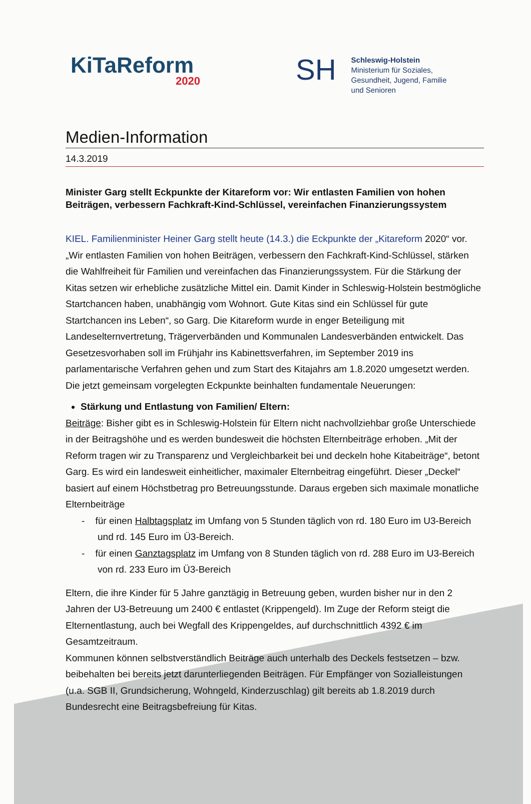KiTaReform
2020
SH
Schleswig-Holstein
Ministerium für Soziales,
Gesundheit, Jugend, Familie
und Senioren
Medien-Information
14.3.2019
Minister Garg stellt Eckpunkte der Kitareform vor: Wir entlasten Familien von hohen Beiträgen, verbessern Fachkraft-Kind-Schlüssel, vereinfachen Finanzierungssystem
KIEL. Familienminister Heiner Garg stellt heute (14.3.) die Eckpunkte der „Kitareform 2020“ vor. „Wir entlasten Familien von hohen Beiträgen, verbessern den Fachkraft-Kind-Schlüssel, stärken die Wahlfreiheit für Familien und vereinfachen das Finanzierungssystem. Für die Stärkung der Kitas setzen wir erhebliche zusätzliche Mittel ein. Damit Kinder in Schleswig-Holstein bestmögliche Startchancen haben, unabhängig vom Wohnort. Gute Kitas sind ein Schlüssel für gute Startchancen ins Leben“, so Garg. Die Kitareform wurde in enger Beteiligung mit Landeselternvertretung, Trägerverbänden und Kommunalen Landesverbänden entwickelt. Das Gesetzesvorhaben soll im Frühjahr ins Kabinettsverfahren, im September 2019 ins parlamentarische Verfahren gehen und zum Start des Kitajahrs am 1.8.2020 umgesetzt werden. Die jetzt gemeinsam vorgelegten Eckpunkte beinhalten fundamentale Neuerungen:
Stärkung und Entlastung von Familien/ Eltern:
Beiträge: Bisher gibt es in Schleswig-Holstein für Eltern nicht nachvollziehbar große Unterschiede in der Beitragshöhe und es werden bundesweit die höchsten Elternbeiträge erhoben. „Mit der Reform tragen wir zu Transparenz und Vergleichbarkeit bei und deckeln hohe Kitabeiträge“, betont Garg. Es wird ein landesweit einheitlicher, maximaler Elternbeitrag eingeführt. Dieser „Deckel“ basiert auf einem Höchstbetrag pro Betreuungsstunde. Daraus ergeben sich maximale monatliche Elternbeiträge
- für einen Halbtagsplatz im Umfang von 5 Stunden täglich von rd. 180 Euro im U3-Bereich und rd. 145 Euro im Ü3-Bereich.
- für einen Ganztagsplatz im Umfang von 8 Stunden täglich von rd. 288 Euro im U3-Bereich von rd. 233 Euro im Ü3-Bereich
Eltern, die ihre Kinder für 5 Jahre ganztägig in Betreuung geben, wurden bisher nur in den 2 Jahren der U3-Betreuung um 2400 € entlastet (Krippengeld). Im Zuge der Reform steigt die Elternentlastung, auch bei Wegfall des Krippengeldes, auf durchschnittlich 4392 € im Gesamtzeitraum.
Kommunen können selbstverständlich Beiträge auch unterhalb des Deckels festsetzen – bzw. beibehalten bei bereits jetzt darunterliegenden Beiträgen. Für Empfänger von Sozialleistungen (u.a. SGB II, Grundsicherung, Wohngeld, Kinderzuschlag) gilt bereits ab 1.8.2019 durch Bundesrecht eine Beitragsbefreiung für Kitas.